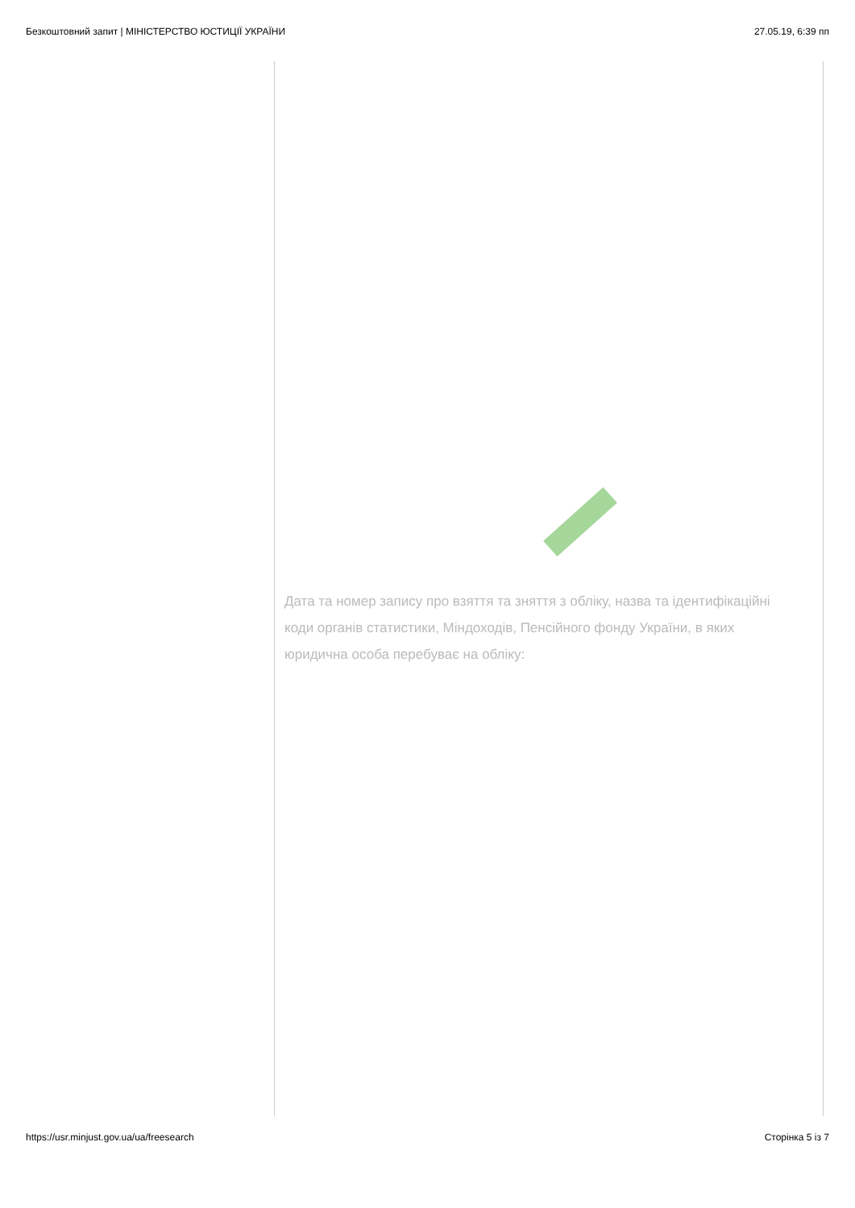Безкоштовний запит | МІНІСТЕРСТВО ЮСТИЦІЇ УКРАЇНИ 27.05.19, 6:39 пп
Дата та номер запису про взяття та зняття з обліку, назва та ідентифікаційні коди органів статистики, Міндоходів, Пенсійного фонду України, в яких юридична особа перебуває на обліку:
https://usr.minjust.gov.ua/ua/freesearch Сторінка 5 із 7